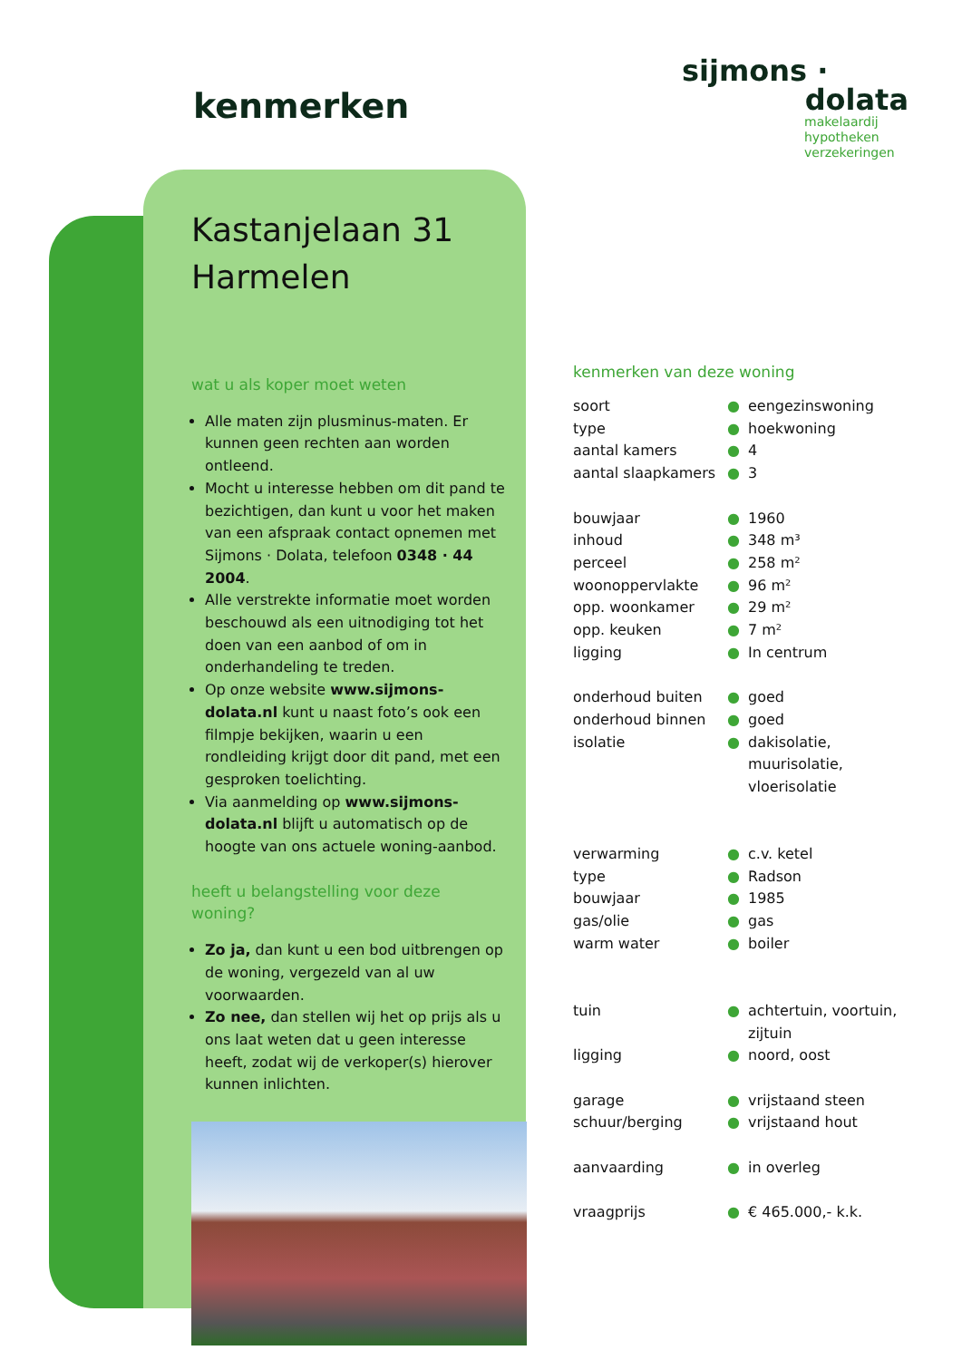kenmerken
sijmons ·
dolata
makelaardij
hypotheken
verzekeringen
Kastanjelaan 31
Harmelen
wat u als koper moet weten
Alle maten zijn plusminus-maten. Er kunnen geen rechten aan worden ontleend.
Mocht u interesse hebben om dit pand te bezichtigen, dan kunt u voor het maken van een afspraak contact opnemen met Sijmons · Dolata, telefoon 0348 · 44 2004.
Alle verstrekte informatie moet worden beschouwd als een uitnodiging tot het doen van een aanbod of om in onderhandeling te treden.
Op onze website www.sijmons-dolata.nl kunt u naast foto’s ook een filmpje bekijken, waarin u een rondleiding krijgt door dit pand, met een gesproken toelichting.
Via aanmelding op www.sijmons-dolata.nl blijft u automatisch op de hoogte van ons actuele woning-aanbod.
heeft u belangstelling voor deze woning?
Zo ja, dan kunt u een bod uitbrengen op de woning, vergezeld van al uw voorwaarden.
Zo nee, dan stellen wij het op prijs als u ons laat weten dat u geen interesse heeft, zodat wij de verkoper(s) hierover kunnen inlichten.
kenmerken van deze woning
| soort | ● | eengezinswoning |
| type | ● | hoekwoning |
| aantal kamers | ● | 4 |
| aantal slaapkamers | ● | 3 |
| bouwjaar | ● | 1960 |
| inhoud | ● | 348 m³ |
| perceel | ● | 258 m² |
| woonoppervlakte | ● | 96 m² |
| opp. woonkamer | ● | 29 m² |
| opp. keuken | ● | 7 m² |
| ligging | ● | In centrum |
| onderhoud buiten | ● | goed |
| onderhoud binnen | ● | goed |
| isolatie | ● | dakisolatie, muurisolatie, vloerisolatie |
| verwarming | ● | c.v. ketel |
| type | ● | Radson |
| bouwjaar | ● | 1985 |
| gas/olie | ● | gas |
| warm water | ● | boiler |
| tuin | ● | achtertuin, voortuin, zijtuin |
| ligging | ● | noord, oost |
| garage | ● | vrijstaand steen |
| schuur/berging | ● | vrijstaand hout |
| aanvaarding | ● | in overleg |
| vraagprijs | ● | € 465.000,- k.k. |